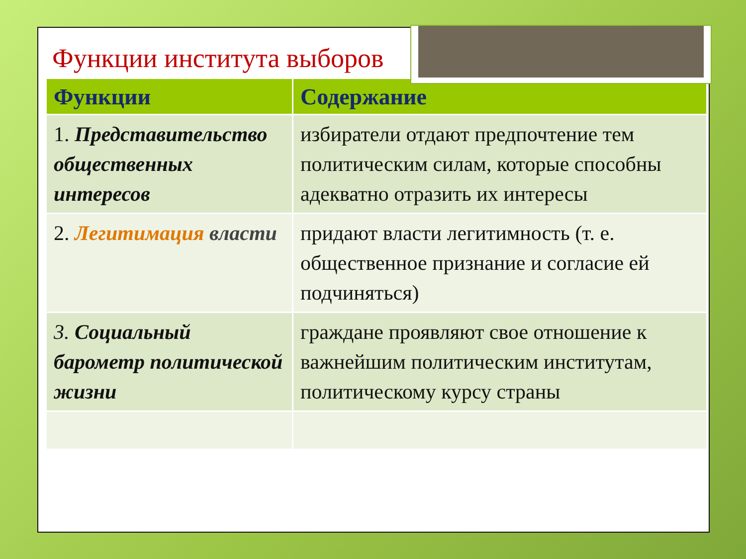Функции института выборов
| Функции | Содержание |
| --- | --- |
| 1. Представительство общественных интересов | избиратели отдают предпочтение тем политическим силам, которые способны адекватно отразить их интересы |
| 2. Легитимация власти | придают власти легитимность (т. е. общественное признание и согласие ей подчиняться) |
| 3. Социальный барометр политической жизни | граждане проявляют свое отношение к важнейшим политическим институтам, политическому курсу страны |